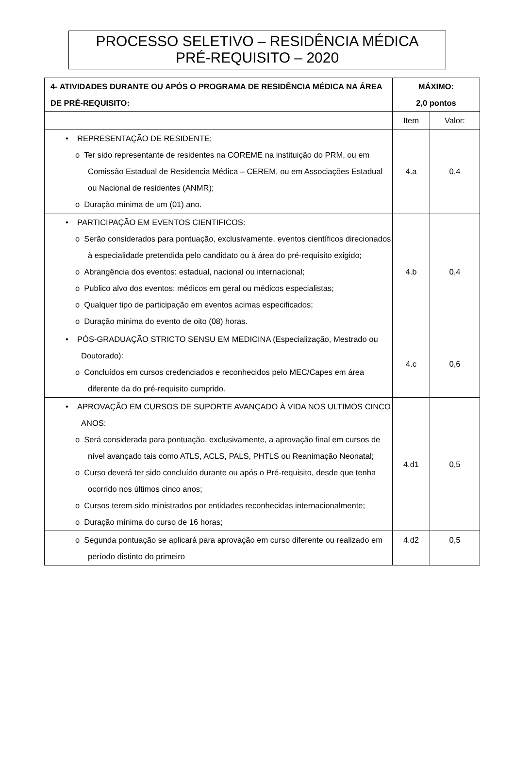PROCESSO SELETIVO – RESIDÊNCIA MÉDICA
PRÉ-REQUISITO – 2020
| 4- ATIVIDADES DURANTE OU APÓS O PROGRAMA DE RESIDÊNCIA MÉDICA NA ÁREA DE PRÉ-REQUISITO: | MÁXIMO: 2,0 pontos | |
| --- | --- | --- |
| | Item | Valor: |
| • REPRESENTAÇÃO DE RESIDENTE; o Ter sido representante de residentes na COREME na instituição do PRM, ou em Comissão Estadual de Residencia Médica – CEREM, ou em Associações Estadual ou Nacional de residentes (ANMR); o Duração mínima de um (01) ano. | 4.a | 0,4 |
| • PARTICIPAÇÃO EM EVENTOS CIENTIFICOS: o Serão considerados para pontuação, exclusivamente, eventos científicos direcionados à especialidade pretendida pelo candidato ou à área do pré-requisito exigido; o Abrangência dos eventos: estadual, nacional ou internacional; o Publico alvo dos eventos: médicos em geral ou médicos especialistas; o Qualquer tipo de participação em eventos acimas especificados; o Duração mínima do evento de oito (08) horas. | 4.b | 0,4 |
| • PÓS-GRADUAÇÃO STRICTO SENSU EM MEDICINA (Especialização, Mestrado ou Doutorado): o Concluídos em cursos credenciados e reconhecidos pelo MEC/Capes em área diferente da do pré-requisito cumprido. | 4.c | 0,6 |
| • APROVAÇÃO EM CURSOS DE SUPORTE AVANÇADO À VIDA NOS ULTIMOS CINCO ANOS: o Será considerada para pontuação, exclusivamente, a aprovação final em cursos de nível avançado tais como ATLS, ACLS, PALS, PHTLS ou Reanimação Neonatal; o Curso deverá ter sido concluído durante ou após o Pré-requisito, desde que tenha ocorrido nos últimos cinco anos; o Cursos terem sido ministrados por entidades reconhecidas internacionalmente; o Duração mínima do curso de 16 horas; | 4.d1 | 0,5 |
| o Segunda pontuação se aplicará para aprovação em curso diferente ou realizado em período distinto do primeiro | 4.d2 | 0,5 |